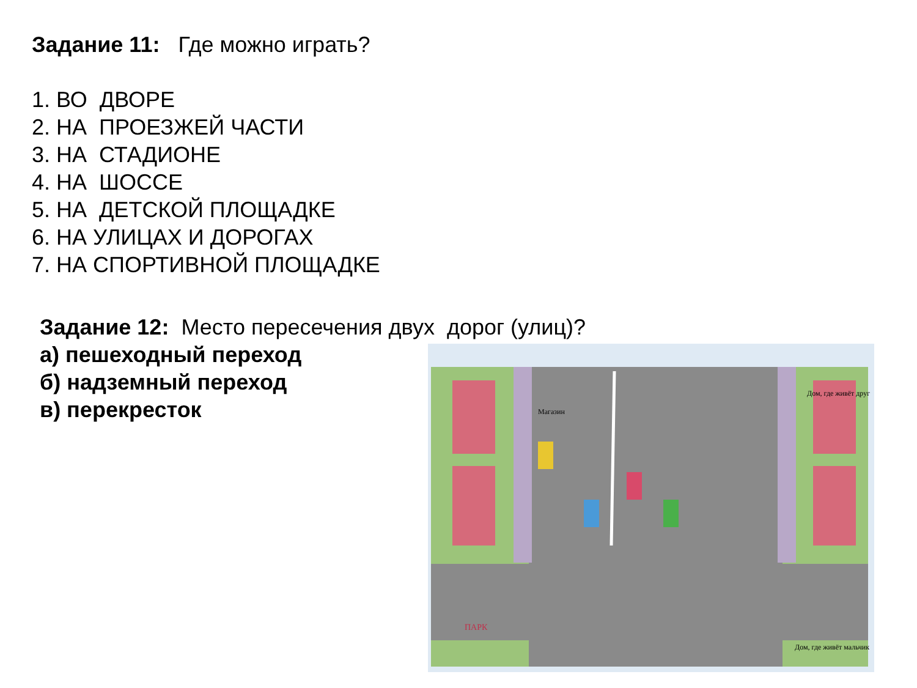Задание 11: Где можно играть?
1. ВО ДВОРЕ
2. НА ПРОЕЗЖЕЙ ЧАСТИ
3. НА СТАДИОНЕ
4. НА ШОССЕ
5. НА ДЕТСКОЙ ПЛОЩАДКЕ
6. НА УЛИЦАХ И ДОРОГАХ
7. НА СПОРТИВНОЙ ПЛОЩАДКЕ
Задание 12: Место пересечения двух дорог (улиц)?
а) пешеходный переход
б) надземный переход
в) перекресток
Магазин
Дом, где живёт друг
ПАРК
Дом, где живёт мальчик